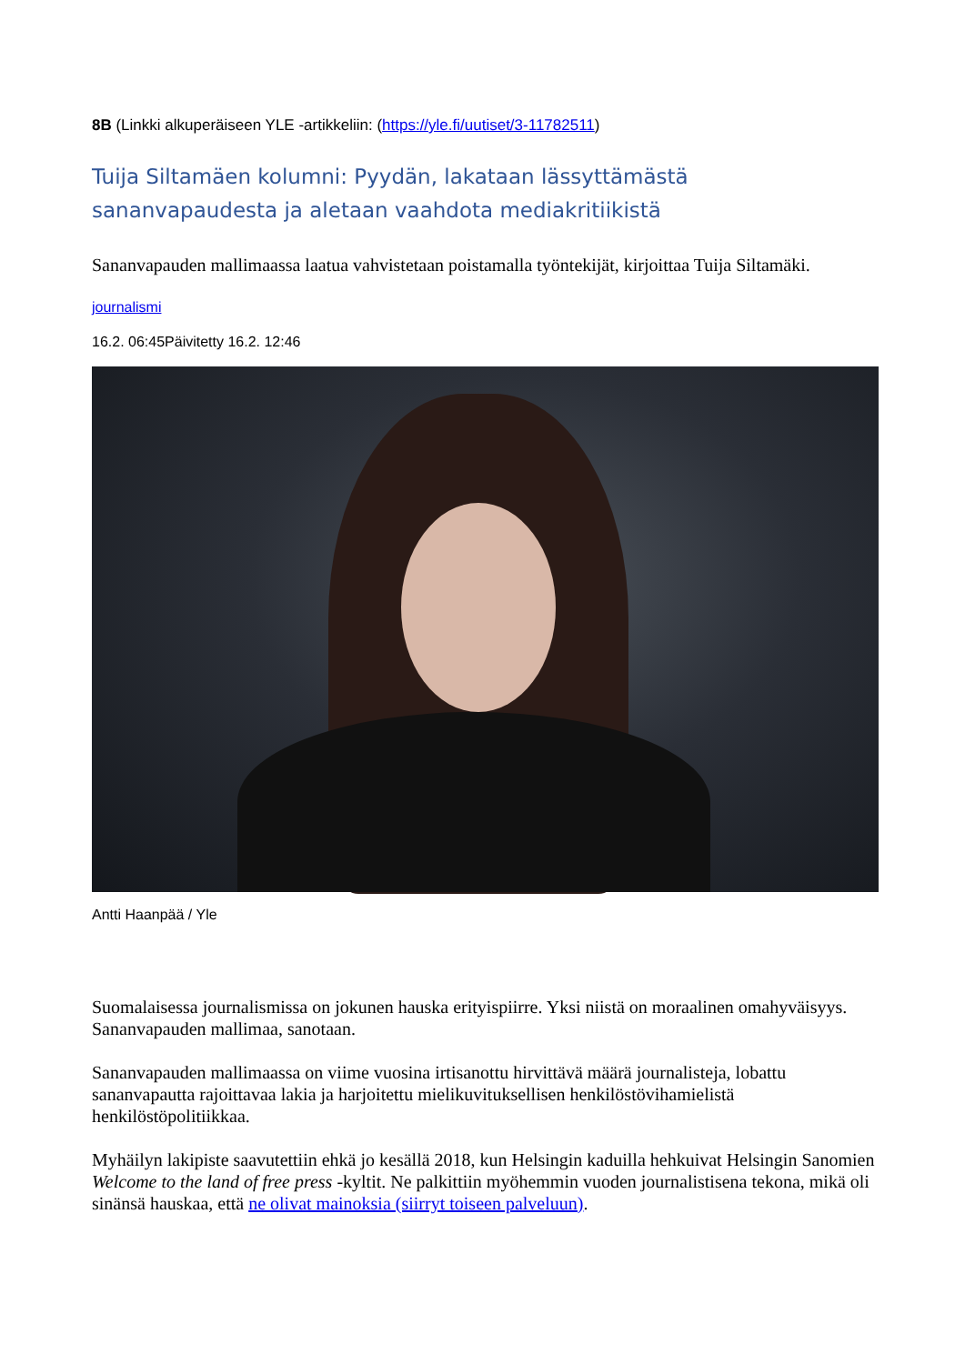8B (Linkki alkuperäiseen YLE -artikkeliin: (https://yle.fi/uutiset/3-11782511)
Tuija Siltamäen kolumni: Pyydän, lakataan lässyttämästä sananvapaudesta ja aletaan vaahdota mediakritiikistä
Sananvapauden mallimaassa laatua vahvistetaan poistamalla työntekijät, kirjoittaa Tuija Siltamäki.
journalismi
16.2. 06:45Päivitetty 16.2. 12:46
Antti Haanpää / Yle
Suomalaisessa journalismissa on jokunen hauska erityispiirre. Yksi niistä on moraalinen omahyväisyys. Sananvapauden mallimaa, sanotaan.
Sananvapauden mallimaassa on viime vuosina irtisanottu hirvittävä määrä journalisteja, lobattu sananvapautta rajoittavaa lakia ja harjoitettu mielikuvituksellisen henkilöstövihamielistä henkilöstöpolitiikkaa.
Myhäilyn lakipiste saavutettiin ehkä jo kesällä 2018, kun Helsingin kaduilla hehkuivat Helsingin Sanomien Welcome to the land of free press -kyltit. Ne palkittiin myöhemmin vuoden journalistisena tekona, mikä oli sinänsä hauskaa, että ne olivat mainoksia (siirryt toiseen palveluun).